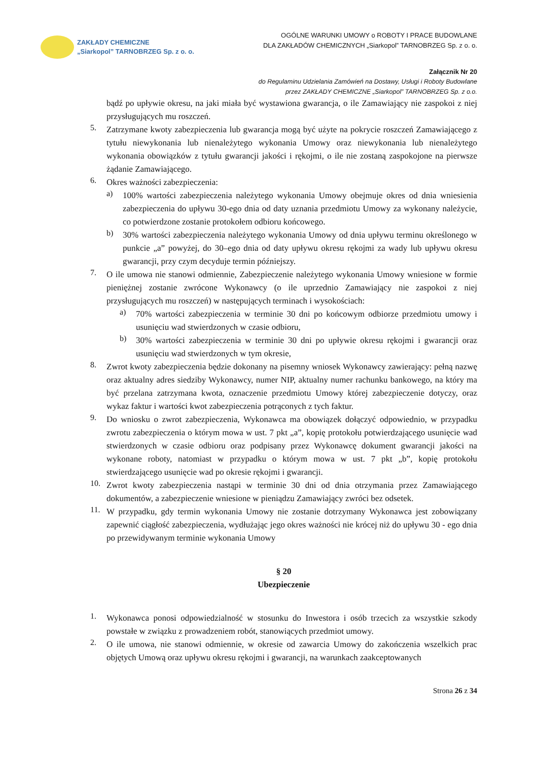ZAKŁADY CHEMICZNE
„Siarkopol” TARNOBRZEG Sp. z o. o.
OGÓLNE WARUNKI UMOWY o ROBOTY I PRACE BUDOWLANE
DLA ZAKŁADÓW CHEMICZNYCH „Siarkopol” TARNOBRZEG Sp. z o. o.
Załącznik Nr 20
do Regulaminu Udzielania Zamówień na Dostawy, Usługi i Roboty Budowlane
przez ZAKŁADY CHEMICZNE „Siarkopol” TARNOBRZEG Sp. z o.o.
bądź po upływie okresu, na jaki miała być wystawiona gwarancja, o ile Zamawiający nie zaspokoi z niej przysługujących mu roszczeń.
5.
Zatrzymane kwoty zabezpieczenia lub gwarancja mogą być użyte na pokrycie roszczeń Zamawiającego z tytułu niewykonania lub nienależytego wykonania Umowy oraz niewykonania lub nienależytego wykonania obowiązków z tytułu gwarancji jakości i rękojmi, o ile nie zostaną zaspokojone na pierwsze żądanie Zamawiającego.
6.
Okres ważności zabezpieczenia:
a)
100% wartości zabezpieczenia należytego wykonania Umowy obejmuje okres od dnia wniesienia zabezpieczenia do upływu 30-ego dnia od daty uznania przedmiotu Umowy za wykonany należycie, co potwierdzone zostanie protokołem odbioru końcowego.
b)
30% wartości zabezpieczenia należytego wykonania Umowy od dnia upływu terminu określonego w punkcie „a” powyżej, do 30–ego dnia od daty upływu okresu rękojmi za wady lub upływu okresu gwarancji, przy czym decyduje termin późniejszy.
7.
O ile umowa nie stanowi odmiennie, Zabezpieczenie należytego wykonania Umowy wniesione w formie pieniężnej zostanie zwrócone Wykonawcy (o ile uprzednio Zamawiający nie zaspokoi z niej przysługujących mu roszczeń) w następujących terminach i wysokościach:
a)
70% wartości zabezpieczenia w terminie 30 dni po końcowym odbiorze przedmiotu umowy i usunięciu wad stwierdzonych w czasie odbioru,
b)
30% wartości zabezpieczenia w terminie 30 dni po upływie okresu rękojmi i gwarancji oraz usunięciu wad stwierdzonych w tym okresie,
8.
Zwrot kwoty zabezpieczenia będzie dokonany na pisemny wniosek Wykonawcy zawierający: pełną nazwę oraz aktualny adres siedziby Wykonawcy, numer NIP, aktualny numer rachunku bankowego, na który ma być przelana zatrzymana kwota, oznaczenie przedmiotu Umowy której zabezpieczenie dotyczy, oraz wykaz faktur i wartości kwot zabezpieczenia potrąconych z tych faktur.
9.
Do wniosku o zwrot zabezpieczenia, Wykonawca ma obowiązek dołączyć odpowiednio, w przypadku zwrotu zabezpieczenia o którym mowa w ust. 7 pkt „a”, kopię protokołu potwierdzającego usunięcie wad stwierdzonych w czasie odbioru oraz podpisany przez Wykonawcę dokument gwarancji jakości na wykonane roboty, natomiast w przypadku o którym mowa w ust. 7 pkt „b”, kopię protokołu stwierdzającego usunięcie wad po okresie rękojmi i gwarancji.
10.
Zwrot kwoty zabezpieczenia nastąpi w terminie 30 dni od dnia otrzymania przez Zamawiającego dokumentów, a zabezpieczenie wniesione w pieniądzu Zamawiający zwróci bez odsetek.
11.
W przypadku, gdy termin wykonania Umowy nie zostanie dotrzymany Wykonawca jest zobowiązany zapewnić ciągłość zabezpieczenia, wydłużając jego okres ważności nie krócej niż do upływu 30 - ego dnia po przewidywanym terminie wykonania Umowy
§ 20
Ubezpieczenie
1.
Wykonawca ponosi odpowiedzialność w stosunku do Inwestora i osób trzecich za wszystkie szkody powstałe w związku z prowadzeniem robót, stanowiących przedmiot umowy.
2.
O ile umowa, nie stanowi odmiennie, w okresie od zawarcia Umowy do zakończenia wszelkich prac objętych Umową oraz upływu okresu rękojmi i gwarancji, na warunkach zaakceptowanych
Strona 26 z 34